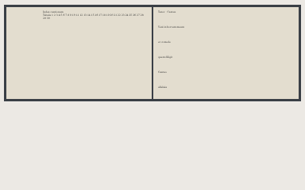Index cantionum
Tabula 1 2 3 4 5 6 7 8 9 10 11 12 13 14 15 16 17 18 19 20 21 22 23 24 25 26 27 28 29 30
Tenor Cantus
Veni in hortum meum
et comede
quem diligit
Cantus
alleluia